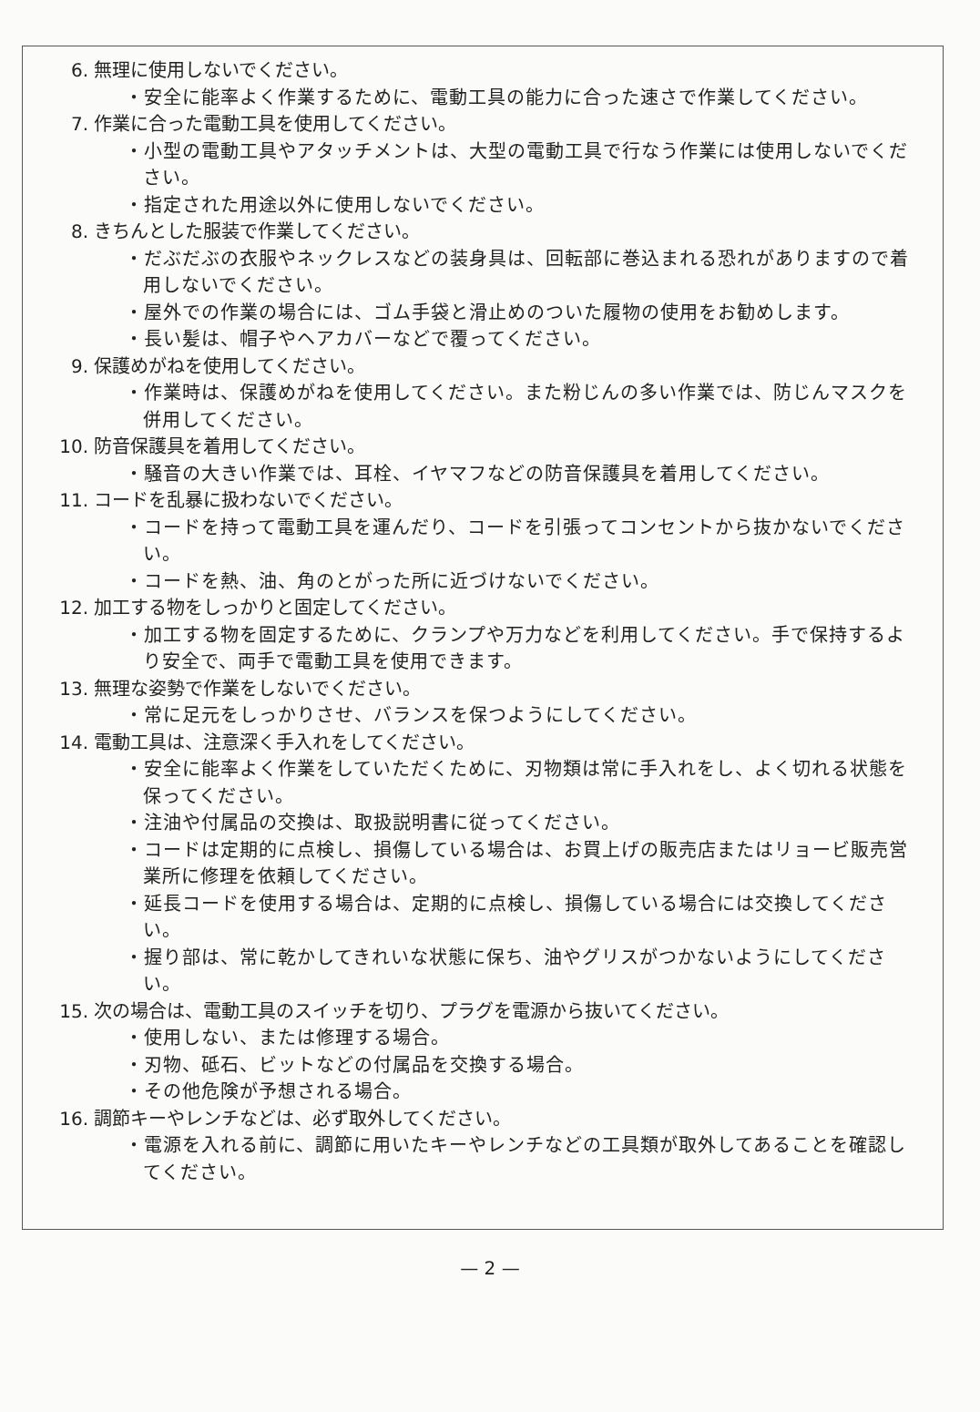6. 無理に使用しないでください。
・安全に能率よく作業するために、電動工具の能力に合った速さで作業してください。
7. 作業に合った電動工具を使用してください。
・小型の電動工具やアタッチメントは、大型の電動工具で行なう作業には使用しないでください。
・指定された用途以外に使用しないでください。
8. きちんとした服装で作業してください。
・だぶだぶの衣服やネックレスなどの装身具は、回転部に巻込まれる恐れがありますので着用しないでください。
・屋外での作業の場合には、ゴム手袋と滑止めのついた履物の使用をお勧めします。
・長い髪は、帽子やヘアカバーなどで覆ってください。
9. 保護めがねを使用してください。
・作業時は、保護めがねを使用してください。また粉じんの多い作業では、防じんマスクを併用してください。
10. 防音保護具を着用してください。
・騒音の大きい作業では、耳栓、イヤマフなどの防音保護具を着用してください。
11. コードを乱暴に扱わないでください。
・コードを持って電動工具を運んだり、コードを引張ってコンセントから抜かないでください。
・コードを熱、油、角のとがった所に近づけないでください。
12. 加工する物をしっかりと固定してください。
・加工する物を固定するために、クランプや万力などを利用してください。手で保持するより安全で、両手で電動工具を使用できます。
13. 無理な姿勢で作業をしないでください。
・常に足元をしっかりさせ、バランスを保つようにしてください。
14. 電動工具は、注意深く手入れをしてください。
・安全に能率よく作業をしていただくために、刃物類は常に手入れをし、よく切れる状態を保ってください。
・注油や付属品の交換は、取扱説明書に従ってください。
・コードは定期的に点検し、損傷している場合は、お買上げの販売店またはリョービ販売営業所に修理を依頼してください。
・延長コードを使用する場合は、定期的に点検し、損傷している場合には交換してください。
・握り部は、常に乾かしてきれいな状態に保ち、油やグリスがつかないようにしてください。
15. 次の場合は、電動工具のスイッチを切り、プラグを電源から抜いてください。
・使用しない、または修理する場合。
・刃物、砥石、ビットなどの付属品を交換する場合。
・その他危険が予想される場合。
16. 調節キーやレンチなどは、必ず取外してください。
・電源を入れる前に、調節に用いたキーやレンチなどの工具類が取外してあることを確認してください。
— 2 —